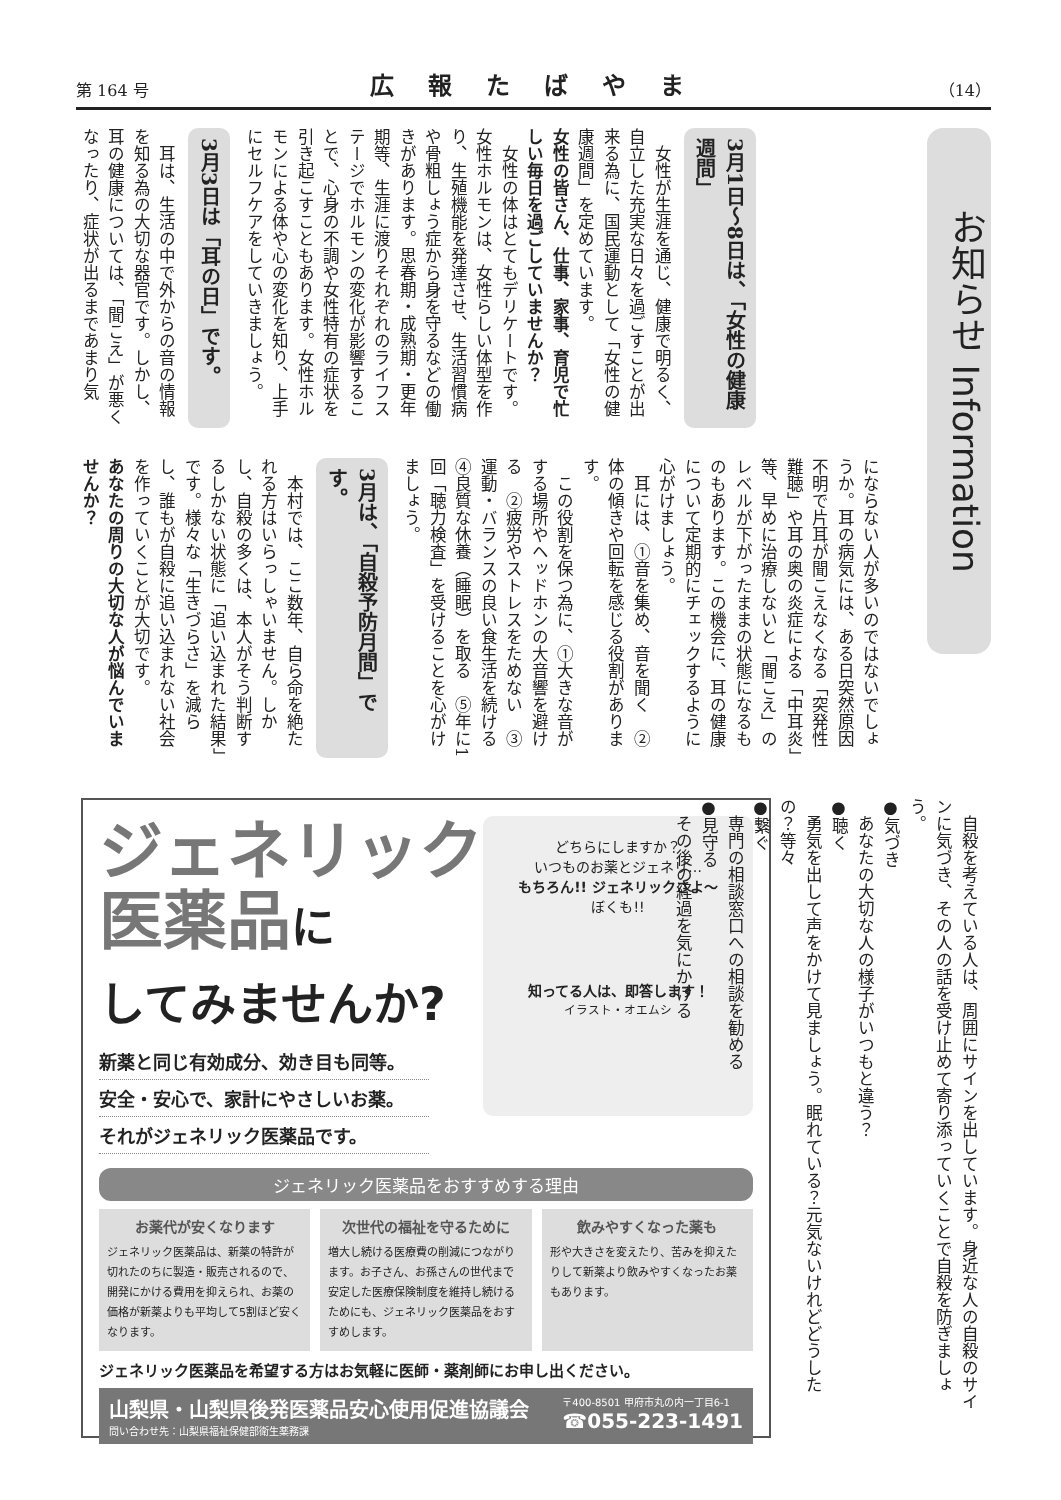第 164 号 広報たばやま （14）
お知らせ Information
3月1日～8日は、「女性の健康週間」
女性が生涯を通じ、健康で明るく、自立した充実な日々を過ごすことが出来る為に、国民運動として「女性の健康週間」を定めています。
女性の皆さん、仕事、家事、育児で忙しい毎日を過ごしていませんか？
女性の体はとてもデリケートです。女性ホルモンは、女性らしい体型を作り、生殖機能を発達させ、生活習慣病や骨粗しょう症から身を守るなどの働きがあります。思春期・成熟期・更年期等、生涯に渡りそれぞれのライフステージでホルモンの変化が影響することで、心身の不調や女性特有の症状を引き起こすこともあります。女性ホルモンによる体や心の変化を知り、上手にセルフケアをしていきましょう。
3月3日は「耳の日」です。
耳は、生活の中で外からの音の情報を知る為の大切な器官です。しかし、耳の健康については、「聞こえ」が悪くなったり、症状が出るまであまり気
にならない人が多いのではないでしょうか。耳の病気には、ある日突然原因不明で片耳が聞こえなくなる「突発性難聴」や耳の奥の炎症による「中耳炎」等、早めに治療しないと「聞こえ」のレベルが下がったままの状態になるものもあります。この機会に、耳の健康について定期的にチェックするように心がけましょう。
耳には、①音を集め、音を聞く　②体の傾きや回転を感じる役割があります。
この役割を保つ為に、①大きな音がする場所やヘッドホンの大音響を避ける　②疲労やストレスをためない　③運動・バランスの良い食生活を続ける　④良質な休養（睡眠）を取る　⑤年に1回「聴力検査」を受けることを心がけましょう。
3月は、「自殺予防月間」です。
本村では、ここ数年、自ら命を絶たれる方はいらっしゃいません。しかし、自殺の多くは、本人がそう判断するしかない状態に「追い込まれた結果」です。様々な「生きづらさ」を減らし、誰もが自殺に追い込まれない社会を作っていくことが大切です。
あなたの周りの大切な人が悩んでいませんか？
自殺を考えている人は、周囲にサインを出しています。身近な人の自殺のサインに気づき、その人の話を受け止めて寄り添っていくことで自殺を防ぎましょう。
●気づき
あなたの大切な人の様子がいつもと違う？
●聴く
勇気を出して声をかけて見ましょう。眠れている？元気ないけれどどうしたの？等々
●繋ぐ
専門の相談窓口への相談を勧める
●見守る
その後の経過を気にかける
どちらにしますか？
いつものお薬とジェネリ…
もちろん!! ジェネリックさよ～
ぼくも!!
知ってる人は、即答します！
イラスト・オエムシ
ジェネリック
医薬品に
してみませんか?
新薬と同じ有効成分、効き目も同等。
安全・安心で、家計にやさしいお薬。
それがジェネリック医薬品です。
ジェネリック医薬品をおすすめする理由
お薬代が安くなります
ジェネリック医薬品は、新薬の特許が切れたのちに製造・販売されるので、開発にかける費用を抑えられ、お薬の価格が新薬よりも平均して5割ほど安くなります。
次世代の福祉を守るために
増大し続ける医療費の削減につながります。お子さん、お孫さんの世代まで安定した医療保険制度を維持し続けるためにも、ジェネリック医薬品をおすすめします。
飲みやすくなった薬も
形や大きさを変えたり、苦みを抑えたりして新薬より飲みやすくなったお薬もあります。
ジェネリック医薬品を希望する方はお気軽に医師・薬剤師にお申し出ください。
山梨県・山梨県後発医薬品安心使用促進協議会
問い合わせ先：山梨県福祉保健部衛生薬務課
〒400-8501 甲府市丸の内一丁目6-1
☎055-223-1491